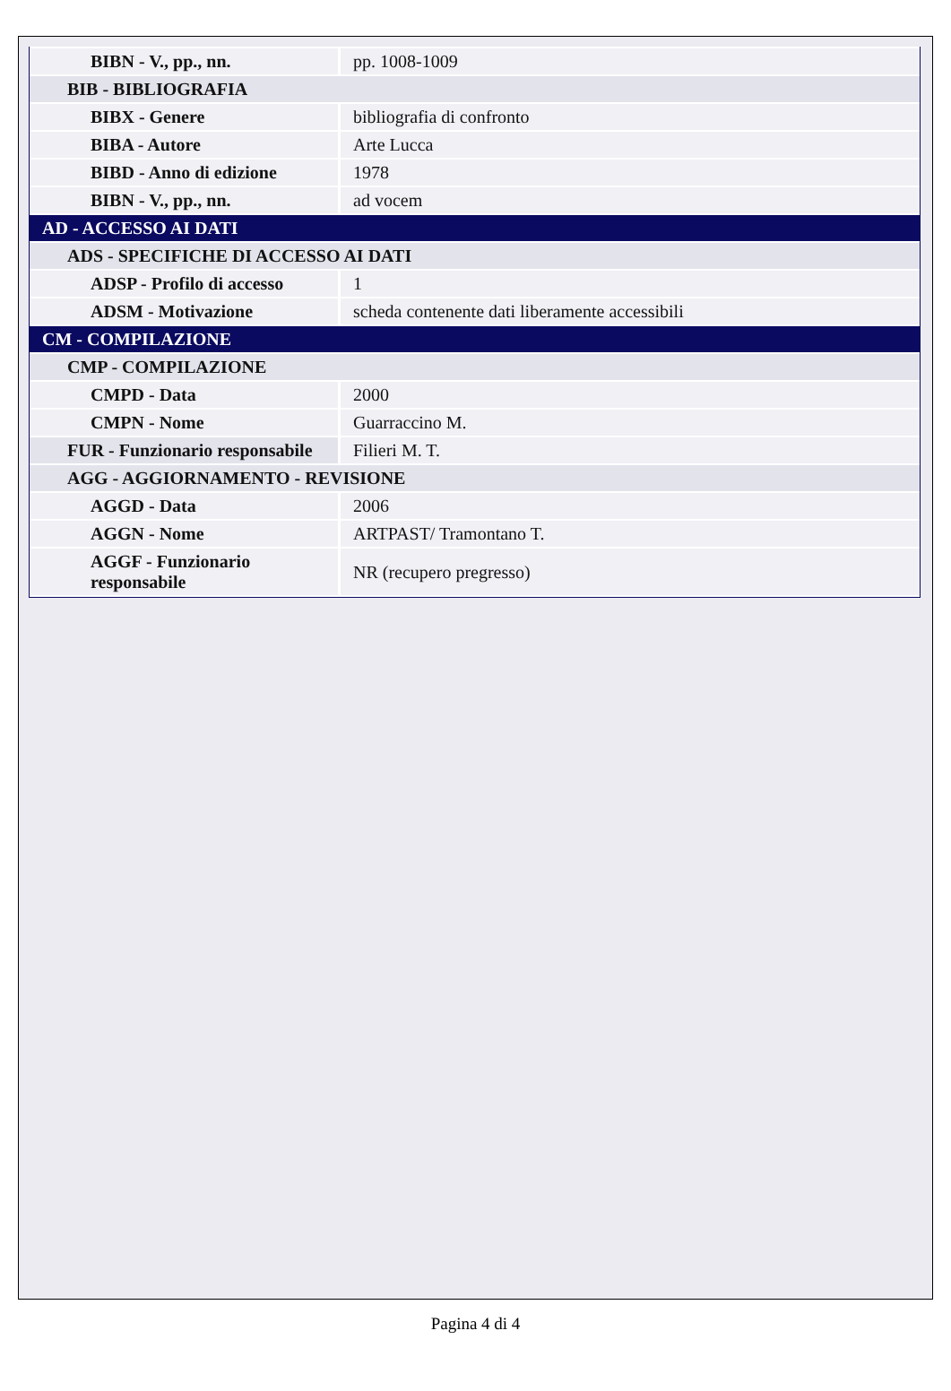| BIBN - V., pp., nn. | pp. 1008-1009 |
| BIB - BIBLIOGRAFIA | |
| BIBX - Genere | bibliografia di confronto |
| BIBA - Autore | Arte Lucca |
| BIBD - Anno di edizione | 1978 |
| BIBN - V., pp., nn. | ad vocem |
| AD - ACCESSO AI DATI | |
| ADS - SPECIFICHE DI ACCESSO AI DATI | |
| ADSP - Profilo di accesso | 1 |
| ADSM - Motivazione | scheda contenente dati liberamente accessibili |
| CM - COMPILAZIONE | |
| CMP - COMPILAZIONE | |
| CMPD - Data | 2000 |
| CMPN - Nome | Guarraccino M. |
| FUR - Funzionario responsabile | Filieri M. T. |
| AGG - AGGIORNAMENTO - REVISIONE | |
| AGGD - Data | 2006 |
| AGGN - Nome | ARTPAST/ Tramontano T. |
| AGGF - Funzionario responsabile | NR (recupero pregresso) |
Pagina 4 di 4